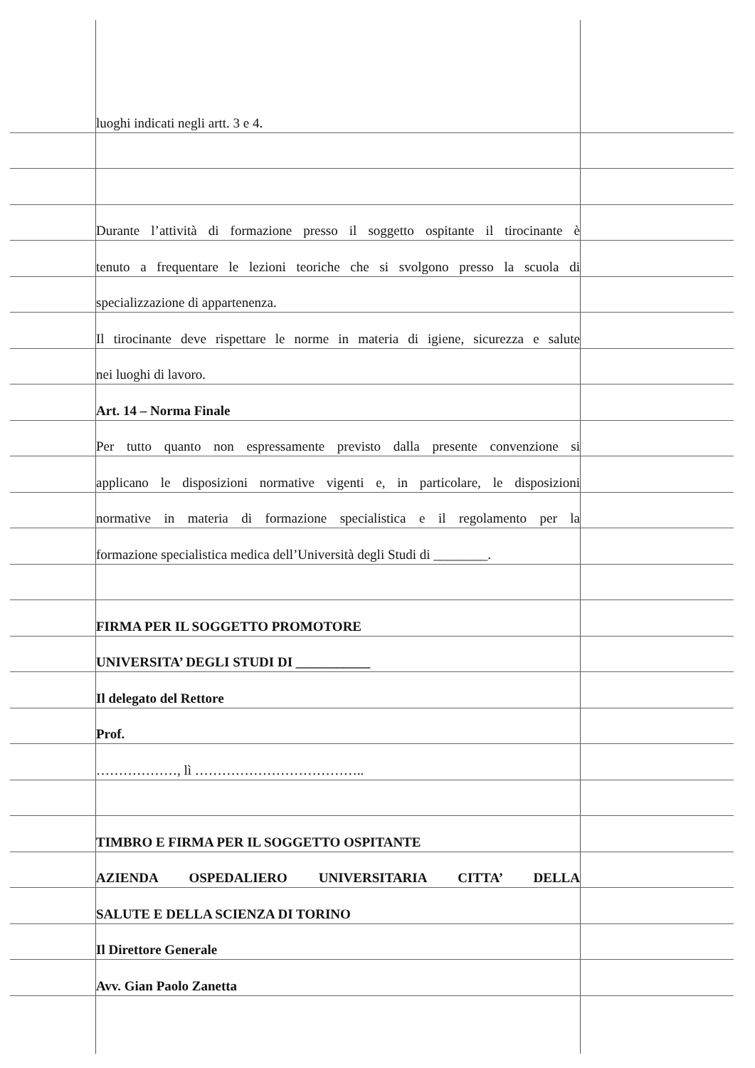luoghi indicati negli artt. 3 e 4.
Durante l’attività di formazione presso il soggetto ospitante il tirocinante è
tenuto a frequentare le lezioni teoriche che si svolgono presso la scuola di
specializzazione di appartenenza.
Il tirocinante deve rispettare le norme in materia di igiene, sicurezza e salute
nei luoghi di lavoro.
Art. 14 – Norma Finale
Per tutto quanto non espressamente previsto dalla presente convenzione si
applicano le disposizioni normative vigenti e, in particolare, le disposizioni
normative in materia di formazione specialistica e il regolamento per la
formazione specialistica medica dell’Università degli Studi di ________.
FIRMA PER IL SOGGETTO PROMOTORE
UNIVERSITA’ DEGLI STUDI DI ___________
Il delegato del Rettore
Prof.
………………, lì ………………………………..
TIMBRO E FIRMA PER IL SOGGETTO OSPITANTE
AZIENDA OSPEDALIERO UNIVERSITARIA CITTA’ DELLA
SALUTE E DELLA SCIENZA DI TORINO
Il Direttore Generale
Avv. Gian Paolo Zanetta